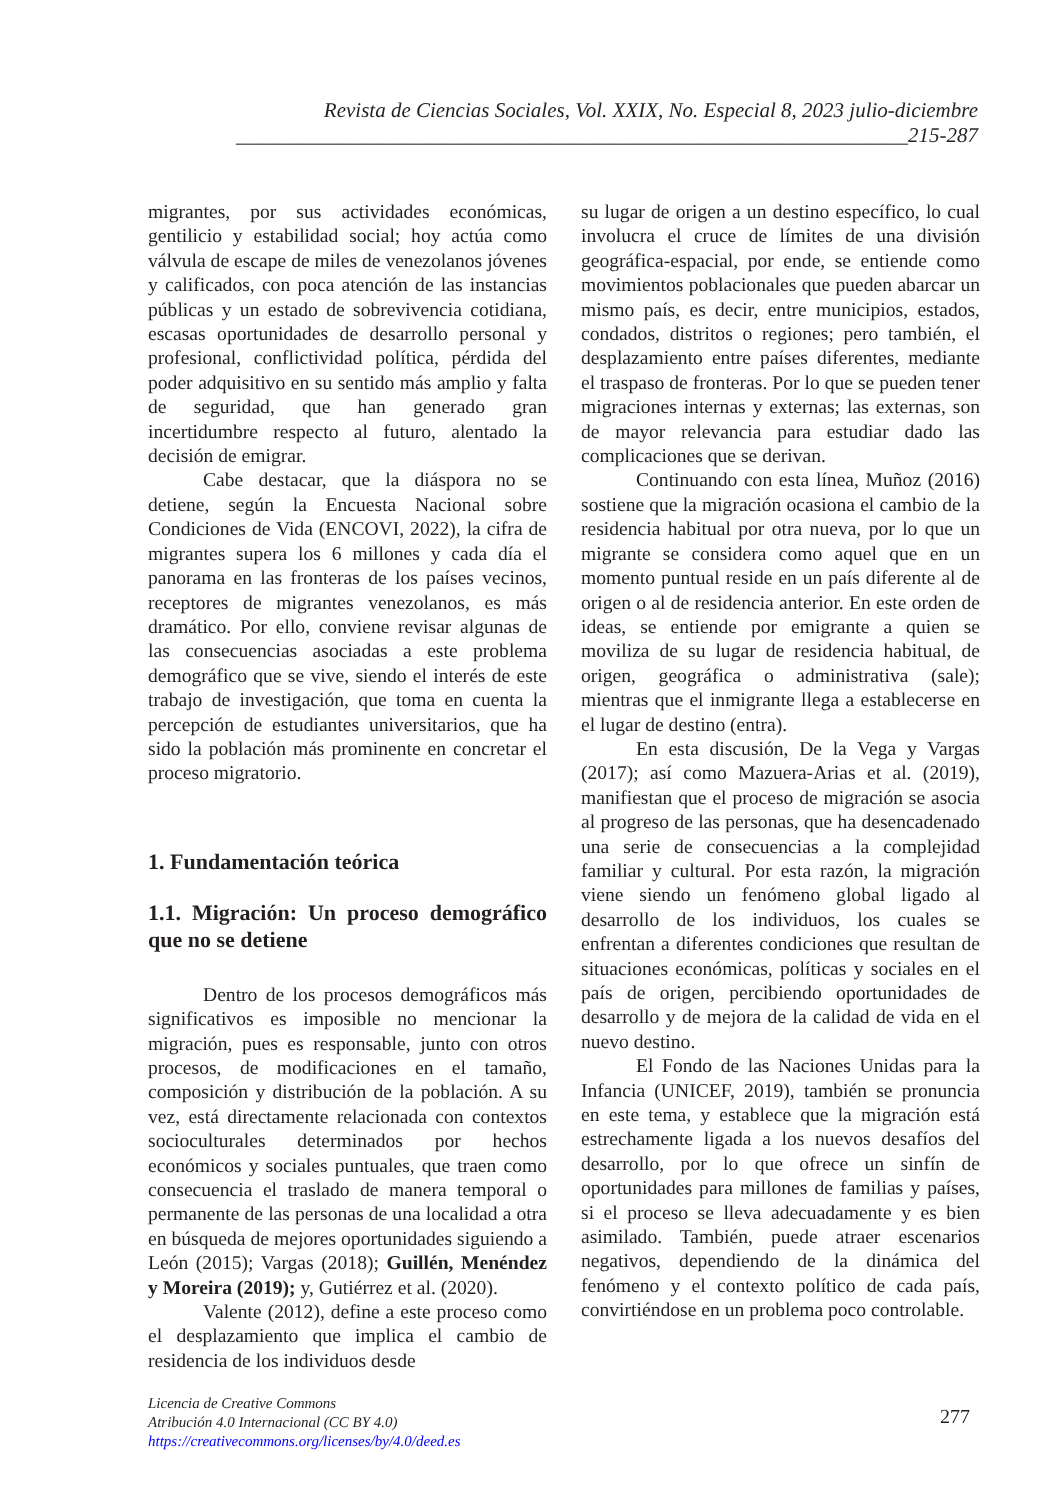Revista de Ciencias Sociales, Vol. XXIX, No. Especial 8, 2023 julio-diciembre
________________________________________________________________215-287
migrantes, por sus actividades económicas, gentilicio y estabilidad social; hoy actúa como válvula de escape de miles de venezolanos jóvenes y calificados, con poca atención de las instancias públicas y un estado de sobrevivencia cotidiana, escasas oportunidades de desarrollo personal y profesional, conflictividad política, pérdida del poder adquisitivo en su sentido más amplio y falta de seguridad, que han generado gran incertidumbre respecto al futuro, alentado la decisión de emigrar.
Cabe destacar, que la diáspora no se detiene, según la Encuesta Nacional sobre Condiciones de Vida (ENCOVI, 2022), la cifra de migrantes supera los 6 millones y cada día el panorama en las fronteras de los países vecinos, receptores de migrantes venezolanos, es más dramático. Por ello, conviene revisar algunas de las consecuencias asociadas a este problema demográfico que se vive, siendo el interés de este trabajo de investigación, que toma en cuenta la percepción de estudiantes universitarios, que ha sido la población más prominente en concretar el proceso migratorio.
1. Fundamentación teórica
1.1. Migración: Un proceso demográfico que no se detiene
Dentro de los procesos demográficos más significativos es imposible no mencionar la migración, pues es responsable, junto con otros procesos, de modificaciones en el tamaño, composición y distribución de la población. A su vez, está directamente relacionada con contextos socioculturales determinados por hechos económicos y sociales puntuales, que traen como consecuencia el traslado de manera temporal o permanente de las personas de una localidad a otra en búsqueda de mejores oportunidades siguiendo a León (2015); Vargas (2018); Guillén, Menéndez y Moreira (2019); y, Gutiérrez et al. (2020).
Valente (2012), define a este proceso como el desplazamiento que implica el cambio de residencia de los individuos desde
su lugar de origen a un destino específico, lo cual involucra el cruce de límites de una división geográfica-espacial, por ende, se entiende como movimientos poblacionales que pueden abarcar un mismo país, es decir, entre municipios, estados, condados, distritos o regiones; pero también, el desplazamiento entre países diferentes, mediante el traspaso de fronteras. Por lo que se pueden tener migraciones internas y externas; las externas, son de mayor relevancia para estudiar dado las complicaciones que se derivan.
Continuando con esta línea, Muñoz (2016) sostiene que la migración ocasiona el cambio de la residencia habitual por otra nueva, por lo que un migrante se considera como aquel que en un momento puntual reside en un país diferente al de origen o al de residencia anterior. En este orden de ideas, se entiende por emigrante a quien se moviliza de su lugar de residencia habitual, de origen, geográfica o administrativa (sale); mientras que el inmigrante llega a establecerse en el lugar de destino (entra).
En esta discusión, De la Vega y Vargas (2017); así como Mazuera-Arias et al. (2019), manifiestan que el proceso de migración se asocia al progreso de las personas, que ha desencadenado una serie de consecuencias a la complejidad familiar y cultural. Por esta razón, la migración viene siendo un fenómeno global ligado al desarrollo de los individuos, los cuales se enfrentan a diferentes condiciones que resultan de situaciones económicas, políticas y sociales en el país de origen, percibiendo oportunidades de desarrollo y de mejora de la calidad de vida en el nuevo destino.
El Fondo de las Naciones Unidas para la Infancia (UNICEF, 2019), también se pronuncia en este tema, y establece que la migración está estrechamente ligada a los nuevos desafíos del desarrollo, por lo que ofrece un sinfín de oportunidades para millones de familias y países, si el proceso se lleva adecuadamente y es bien asimilado. También, puede atraer escenarios negativos, dependiendo de la dinámica del fenómeno y el contexto político de cada país, convirtiéndose en un problema poco controlable.
Licencia de Creative Commons
Atribución 4.0 Internacional (CC BY 4.0)
https://creativecommons.org/licenses/by/4.0/deed.es
277